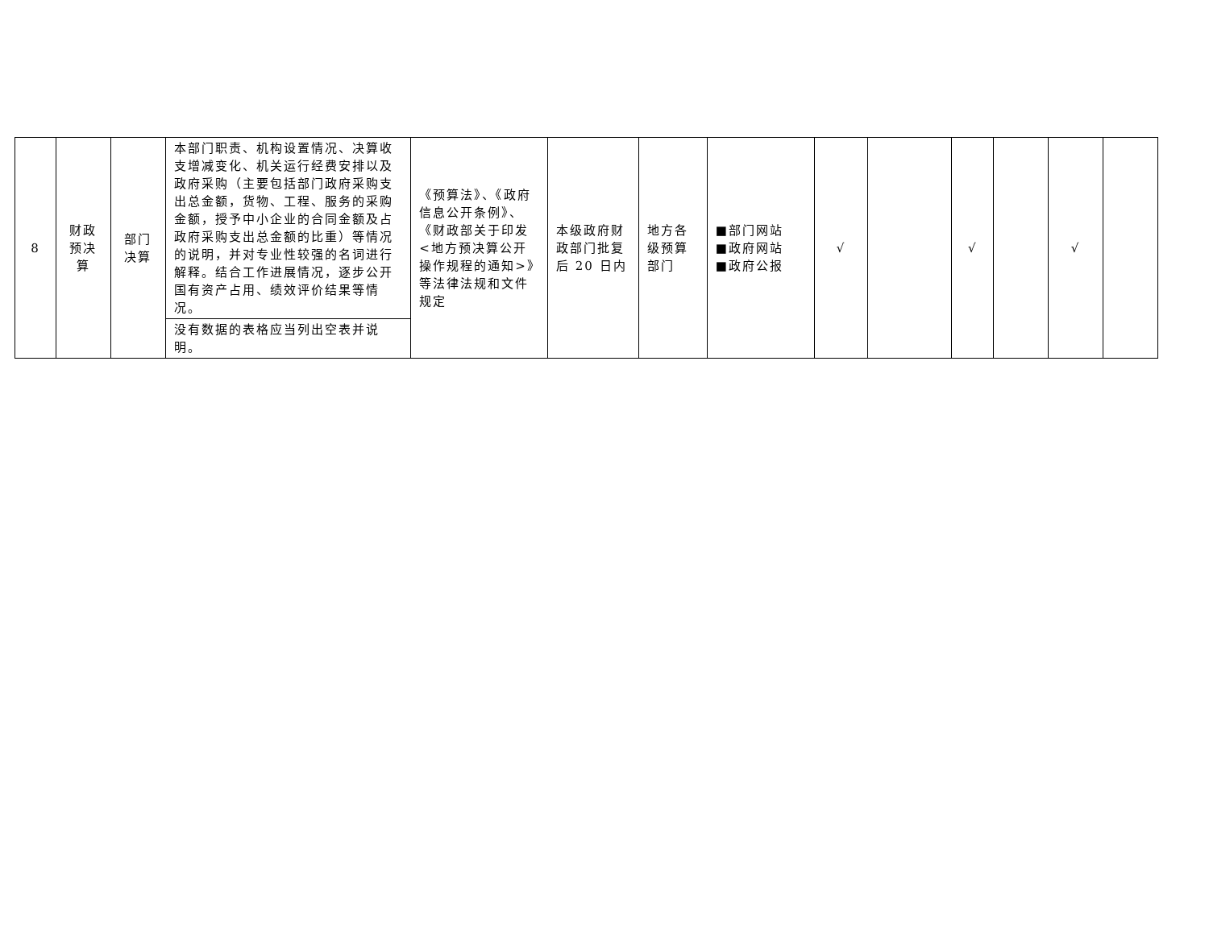| 8 | 财政 预决 算 | 部门 决算 | 本部门职责、机构设置情况、决算收支增减变化、机关运行经费安排以及政府采购（主要包括部门政府采购支出总金额，货物、工程、服务的采购金额，授予中小企业的合同金额及占政府采购支出总金额的比重）等情况的说明，并对专业性较强的名词进行解释。结合工作进展情况，逐步公开国有资产占用、绩效评价结果等情况。 | 《预算法》、《政府信息公开条例》、《财政部关于印发<地方预决算公开操作规程的通知>》等法律法规和文件规定 | 本级政府财政部门批复后 20 日内 | 地方各级预算部门 | ■部门网站 ■政府网站 ■政府公报 | √ | | √ | | √ | |
| | | | 没有数据的表格应当列出空表并说明。 | | | | | | | | | | |